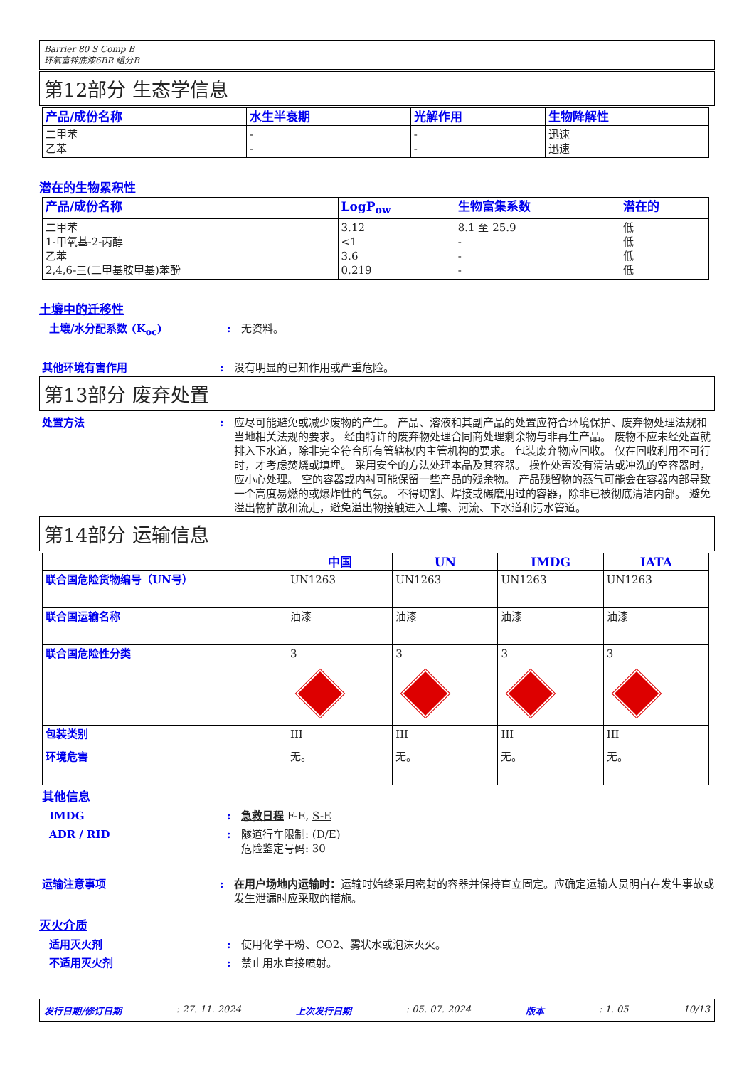Barrier 80 S Comp B
环氧富锌底漆6BR 组分B
第12部分 生态学信息
| 产品/成份名称 | 水生半衰期 | 光解作用 | 生物降解性 |
| --- | --- | --- | --- |
| 二甲苯 乙苯 | - - | - - | 迅速 迅速 |
潜在的生物累积性
| 产品/成份名称 | LogP<sub>ow</sub> | 生物富集系数 | 潜在的 |
| --- | --- | --- | --- |
| 二甲苯 1-甲氧基-2-丙醇 乙苯 2,4,6-三(二甲基胺甲基)苯酚 | 3.12 <1 3.6 0.219 | 8.1 至 25.9 - - - | 低 低 低 低 |
土壤中的迁移性
土壤/水分配系数 (K<sub>oc</sub>) : 无资料。
其他环境有害作用 : 没有明显的已知作用或严重危险。
第13部分 废弃处置
处置方法 : 应尽可能避免或减少废物的产生。 产品、溶液和其副产品的处置应符合环境保护、废弃物处理法规和当地相关法规的要求。 经由特许的废弃物处理合同商处理剩余物与非再生产品。 废物不应未经处置就排入下水道，除非完全符合所有管辖权内主管机构的要求。 包装废弃物应回收。 仅在回收利用不可行时，才考虑焚烧或填埋。 采用安全的方法处理本品及其容器。 操作处置没有清洁或冲洗的空容器时，应小心处理。 空的容器或内衬可能保留一些产品的残余物。 产品残留物的蒸气可能会在容器内部导致一个高度易燃的或爆炸性的气氛。 不得切割、焊接或碾磨用过的容器，除非已被彻底清洁内部。 避免溢出物扩散和流走，避免溢出物接触进入土壤、河流、下水道和污水管道。
第14部分 运输信息
| | 中国 | UN | IMDG | IATA |
| --- | --- | --- | --- | --- |
| 联合国危险货物编号（UN号） | UN1263 | UN1263 | UN1263 | UN1263 |
| 联合国运输名称 | 油漆 | 油漆 | 油漆 | 油漆 |
| 联合国危险性分类 | 3 | 3 | 3 | 3 |
| 包装类别 | III | III | III | III |
| 环境危害 | 无。 | 无。 | 无。 | 无。 |
其他信息
IMDG : 急救日程 F-E, S-E
ADR / RID : 隧道行车限制: (D/E)
危险鉴定号码: 30
运输注意事项 : 在用户场地内运输时：运输时始终采用密封的容器并保持直立固定。应确定运输人员明白在发生事故或发生泄漏时应采取的措施。
灭火介质
适用灭火剂 : 使用化学干粉、CO2、雾状水或泡沫灭火。
不适用灭火剂 : 禁止用水直接喷射。
发行日期/修订日期: 27. 11. 2024 上次发行日期: 05. 07. 2024 版本: 1. 05 10/13